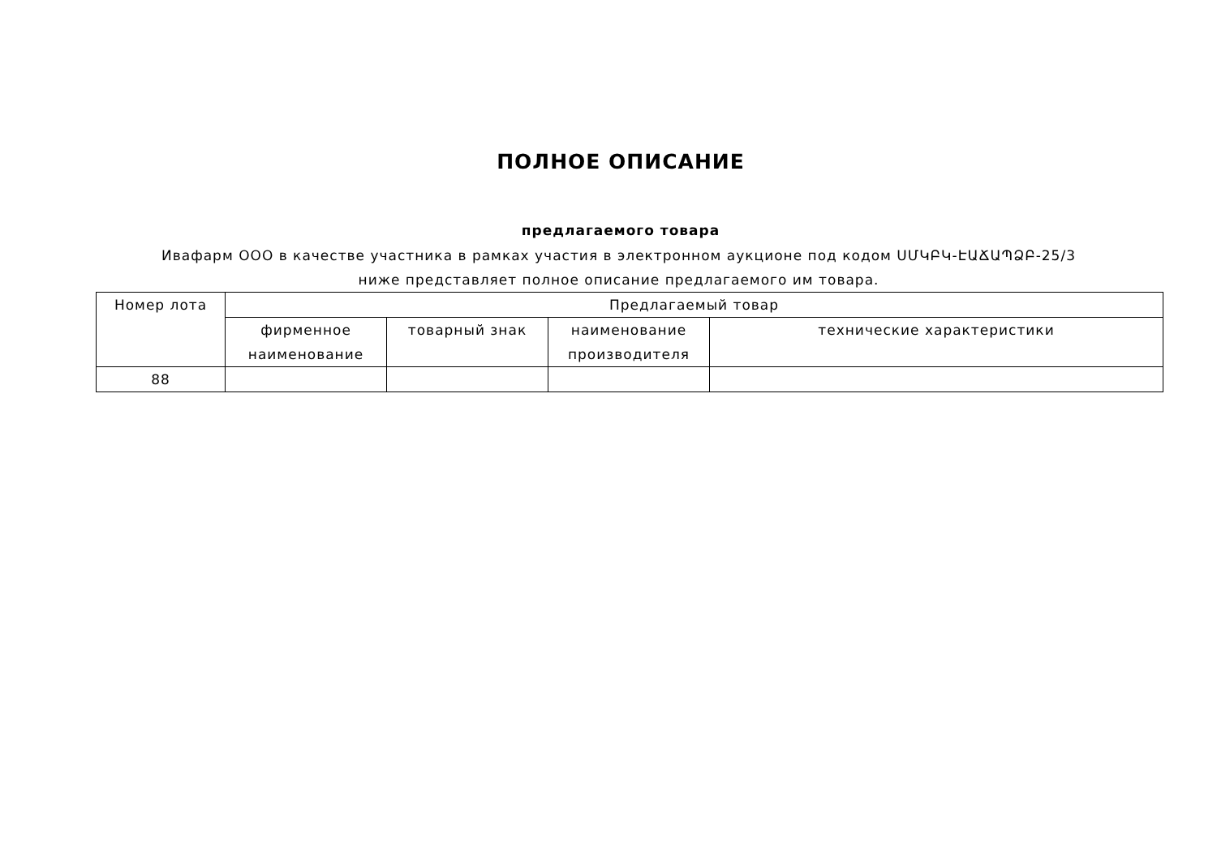ПОЛНОЕ ОПИСАНИЕ
предлагаемого товара
Ивафарм ООО в качестве участника в рамках участия в электронном аукционе под кодом ՍՄԿԲԿ-ԷԱՃԱՊՁԲ-25/3 ниже представляет полное описание предлагаемого им товара.
| Номер лота | Предлагаемый товар | | | |
| --- | --- | --- | --- | --- |
| | фирменное наименование | товарный знак | наименование производителя | технические характеристики |
| 88 | | | | |